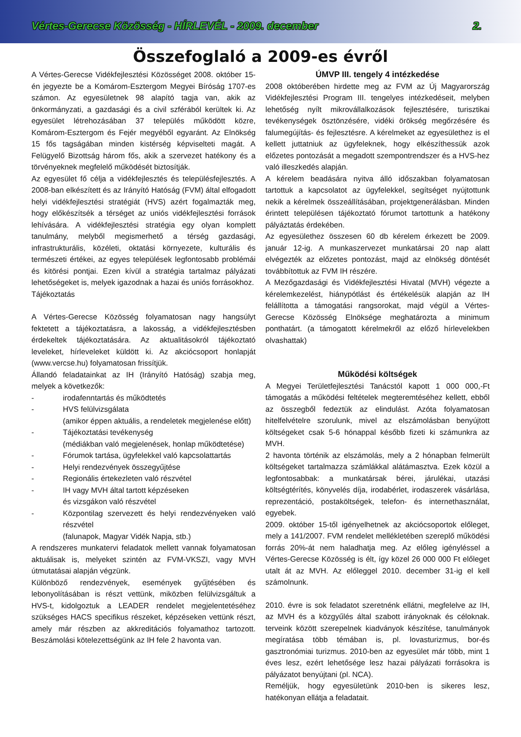Vértes-Gerecse Közösség - HÍRLEVÉL - 2009. december 2.
Összefoglaló a 2009-es évről
A Vértes-Gerecse Vidékfejlesztési Közösséget 2008. október 15-én jegyezte be a Komárom-Esztergom Megyei Bíróság 1707-es számon. Az egyesületnek 98 alapító tagja van, akik az önkormányzati, a gazdasági és a civil szférából kerültek ki. Az egyesület létrehozásában 37 település működött közre, Komárom-Esztergom és Fejér megyéből egyaránt. Az Elnökség 15 fős tagságában minden kistérség képviselteti magát. A Felügyelő Bizottság három fős, akik a szervezet hatékony és a törvényeknek megfelelő működését biztosítják.
Az egyesület fő célja a vidékfejlesztés és településfejlesztés. A 2008-ban elkészített és az Irányító Hatóság (FVM) által elfogadott helyi vidékfejlesztési stratégiát (HVS) azért fogalmazták meg, hogy előkészítsék a térséget az uniós vidékfejlesztési források lehívására. A vidékfejlesztési stratégia egy olyan komplett tanulmány, melyből megismerhető a térség gazdasági, infrastrukturális, közéleti, oktatási környezete, kulturális és természeti értékei, az egyes települések legfontosabb problémái és kitörési pontjai. Ezen kívül a stratégia tartalmaz pályázati lehetőségeket is, melyek igazodnak a hazai és uniós forrásokhoz.
Tájékoztatás
A Vértes-Gerecse Közösség folyamatosan nagy hangsúlyt fektetett a tájékoztatásra, a lakosság, a vidékfejlesztésben érdekeltek tájékoztatására. Az aktualitásokról tájékoztató leveleket, hírleveleket küldött ki. Az akciócsoport honlapját (www.vercse.hu) folyamatosan frissítjük.
Állandó feladatainkat az IH (Irányító Hatóság) szabja meg, melyek a következők:
- irodafenntartás és működtetés
- HVS felülvizsgálata
(amikor éppen aktuális, a rendeletek megjelenése előtt)
- Tájékoztatási tevékenység
(médiákban való megjelenések, honlap működtetése)
- Fórumok tartása, ügyfelekkel való kapcsolattartás
- Helyi rendezvények összegyűjtése
- Regionális értekezleten való részvétel
- IH vagy MVH által tartott képzéseken
és vizsgákon való részvétel
- Központilag szervezett és helyi rendezvényeken való részvétel
(falunapok, Magyar Vidék Napja, stb.)
A rendszeres munkatervi feladatok mellett vannak folyamatosan aktuálisak is, melyeket szintén az FVM-VKSZI, vagy MVH útmutatásai alapján végzünk.
Különböző rendezvények, események gyűjtésében és lebonyolításában is részt vettünk, miközben felülvizsgáltuk a HVS-t, kidolgoztuk a LEADER rendelet megjelentetéséhez szükséges HACS specifikus részeket, képzéseken vettünk részt, amely már részben az akkreditációs folyamathoz tartozott. Beszámolási kötelezettségünk az IH fele 2 havonta van.
ÚMVP III. tengely 4 intézkedése
2008 októberében hirdette meg az FVM az Új Magyarország Vidékfejlesztési Program III. tengelyes intézkedéseit, melyben lehetőség nyílt mikrovállalkozások fejlesztésére, turisztikai tevékenységek ösztönzésére, vidéki örökség megőrzésére és falumegújítás- és fejlesztésre. A kérelmeket az egyesülethez is el kellett juttatniuk az ügyfeleknek, hogy elkészíthessük azok előzetes pontozását a megadott szempontrendszer és a HVS-hez való illeszkedés alapján.
A kérelem beadására nyitva álló időszakban folyamatosan tartottuk a kapcsolatot az ügyfelekkel, segítséget nyújtottunk nekik a kérelmek összeállításában, projektgenerálásban. Minden érintett településen tájékoztató fórumot tartottunk a hatékony pályáztatás érdekében.
Az egyesülethez összesen 60 db kérelem érkezett be 2009. január 12-ig. A munkaszervezet munkatársai 20 nap alatt elvégezték az előzetes pontozást, majd az elnökség döntését továbbítottuk az FVM IH részére.
A Mezőgazdasági és Vidékfejlesztési Hivatal (MVH) végezte a kérelemkezelést, hiánypótlást és értékelésük alapján az IH felállította a támogatási rangsorokat, majd végül a Vértes-Gerecse Közösség Elnöksége meghatározta a minimum ponthatárt. (a támogatott kérelmekről az előző hírlevelekben olvashattak)
Működési költségek
A Megyei Területfejlesztési Tanácstól kapott 1 000 000,-Ft támogatás a működési feltételek megteremtéséhez kellett, ebből az összegből fedeztük az elindulást. Azóta folyamatosan hitelfelvételre szorulunk, mivel az elszámolásban benyújtott költségeket csak 5-6 hónappal később fizeti ki számunkra az MVH.
2 havonta történik az elszámolás, mely a 2 hónapban felmerült költségeket tartalmazza számlákkal alátámasztva. Ezek közül a legfontosabbak: a munkatársak bérei, járulékai, utazási költségtérítés, könyvelés díja, irodabérlet, irodaszerek vásárlása, reprezentáció, postaköltségek, telefon- és internethasználat, egyebek.
2009. október 15-től igényelhetnek az akciócsoportok előleget, mely a 141/2007. FVM rendelet mellékletében szereplő működési forrás 20%-át nem haladhatja meg. Az előleg igényléssel a Vértes-Gerecse Közösség is élt, így közel 26 000 000 Ft előleget utalt át az MVH. Az előleggel 2010. december 31-ig el kell számolnunk.
2010. évre is sok feladatot szeretnénk ellátni, megfelelve az IH, az MVH és a közgyűlés által szabott irányoknak és céloknak. terveink között szerepelnek kiadványok készítése, tanulmányok megíratása több témában is, pl. lovasturizmus, bor-és gasztronómiai turizmus. 2010-ben az egyesület már több, mint 1 éves lesz, ezért lehetősége lesz hazai pályázati forrásokra is pályázatot benyújtani (pl. NCA).
Reméljük, hogy egyesületünk 2010-ben is sikeres lesz, hatékonyan ellátja a feladatait.